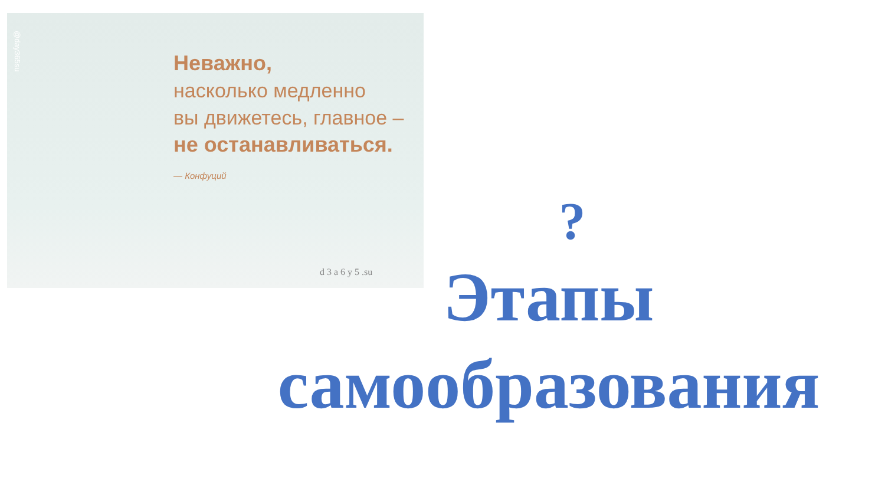@day365su
Неважно,
насколько медленно
вы движетесь, главное –
не останавливаться.
— Конфуций
d 3 a 6 y 5 .su
?
Этапы
самообразования